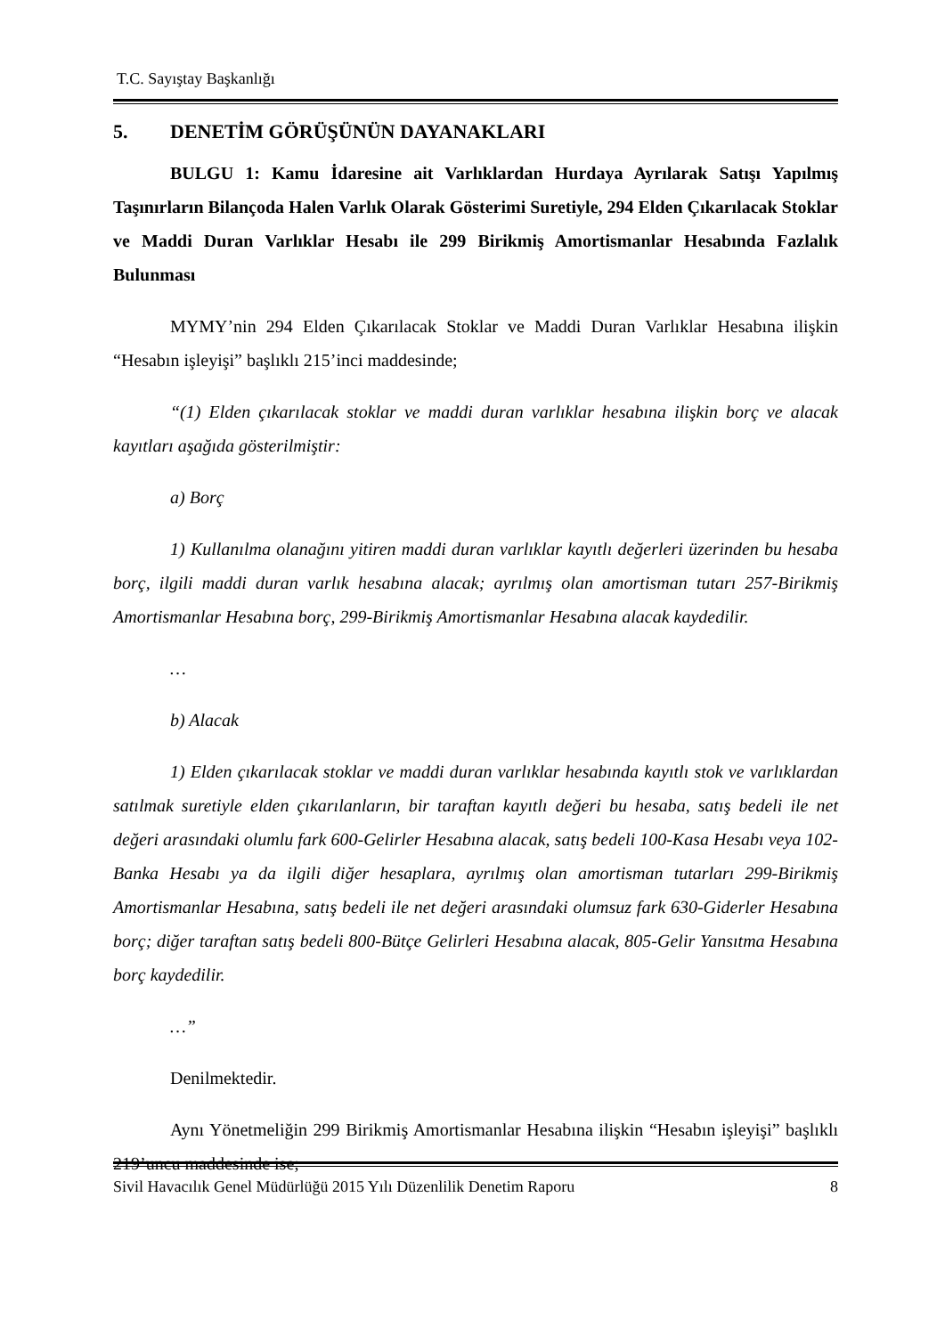T.C. Sayıştay Başkanlığı
5. DENETİM GÖRÜŞÜNÜN DAYANAKLARI
BULGU 1: Kamu İdaresine ait Varlıklardan Hurdaya Ayrılarak Satışı Yapılmış Taşınırların Bilançoda Halen Varlık Olarak Gösterimi Suretiyle, 294 Elden Çıkarılacak Stoklar ve Maddi Duran Varlıklar Hesabı ile 299 Birikmiş Amortismanlar Hesabında Fazlalık Bulunması
MYMY’nin 294 Elden Çıkarılacak Stoklar ve Maddi Duran Varlıklar Hesabına ilişkin “Hesabın işleyişi” başlıklı 215’inci maddesinde;
“(1) Elden çıkarılacak stoklar ve maddi duran varlıklar hesabına ilişkin borç ve alacak kayıtları aşağıda gösterilmiştir:
a) Borç
1) Kullanılma olanağını yitiren maddi duran varlıklar kayıtlı değerleri üzerinden bu hesaba borç, ilgili maddi duran varlık hesabına alacak; ayrılmış olan amortisman tutarı 257-Birikmiş Amortismanlar Hesabına borç, 299-Birikmiş Amortismanlar Hesabına alacak kaydedilir.
…
b) Alacak
1) Elden çıkarılacak stoklar ve maddi duran varlıklar hesabında kayıtlı stok ve varlıklardan satılmak suretiyle elden çıkarılanların, bir taraftan kayıtlı değeri bu hesaba, satış bedeli ile net değeri arasındaki olumlu fark 600-Gelirler Hesabına alacak, satış bedeli 100-Kasa Hesabı veya 102-Banka Hesabı ya da ilgili diğer hesaplara, ayrılmış olan amortisman tutarları 299-Birikmiş Amortismanlar Hesabına, satış bedeli ile net değeri arasındaki olumsuz fark 630-Giderler Hesabına borç; diğer taraftan satış bedeli 800-Bütçe Gelirleri Hesabına alacak, 805-Gelir Yansıtma Hesabına borç kaydedilir.
…”
Denilmektedir.
Aynı Yönetmeliğin 299 Birikmiş Amortismanlar Hesabına ilişkin “Hesabın işleyişi” başlıklı 219’uncu maddesinde ise;
Sivil Havacılık Genel Müdürlüğü 2015 Yılı Düzenlilik Denetim Raporu 8